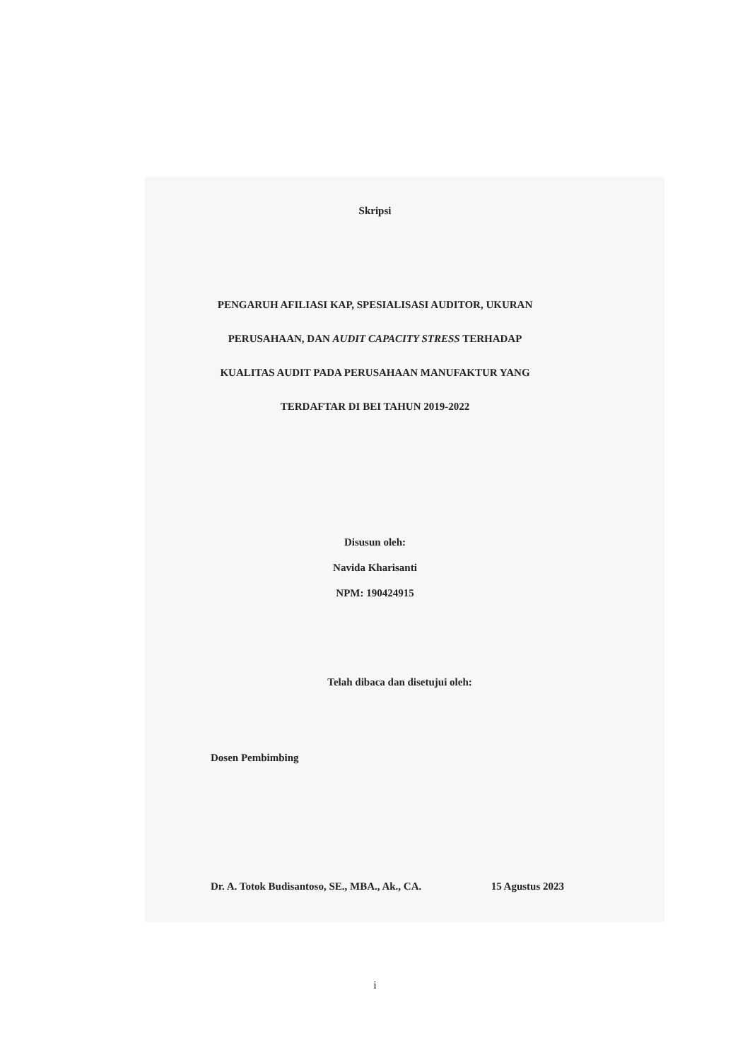Skripsi
PENGARUH AFILIASI KAP, SPESIALISASI AUDITOR, UKURAN
PERUSAHAAN, DAN AUDIT CAPACITY STRESS TERHADAP
KUALITAS AUDIT PADA PERUSAHAAN MANUFAKTUR YANG
TERDAFTAR DI BEI TAHUN 2019-2022
Disusun oleh:
Navida Kharisanti
NPM: 190424915
Telah dibaca dan disetujui oleh:
Dosen Pembimbing
Dr. A. Totok Budisantoso, SE., MBA., Ak., CA. 15 Agustus 2023
i